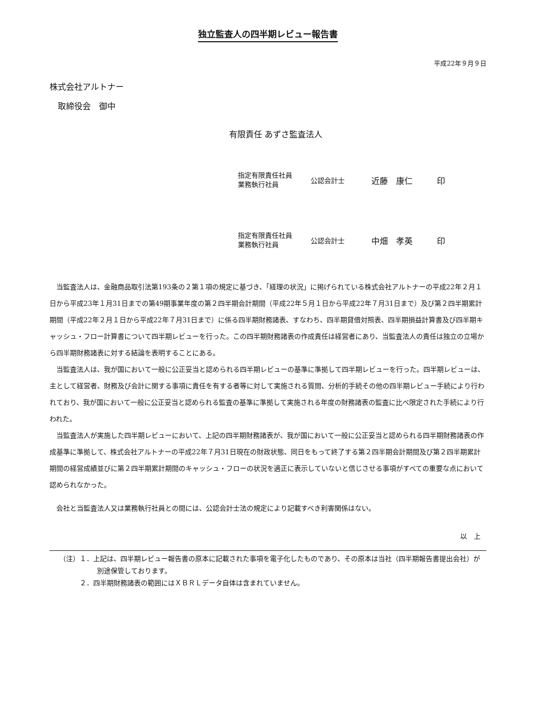独立監査人の四半期レビュー報告書
平成22年９月９日
株式会社アルトナー
　取締役会　御中
有限責任 あずさ監査法人
指定有限責任社員
業務執行社員
公認会計士
近藤　康仁 印
指定有限責任社員
業務執行社員
公認会計士
中畑　孝英 印
当監査法人は、金融商品取引法第193条の２第１項の規定に基づき、「経理の状況」に掲げられている株式会社アルトナーの平成22年２月１日から平成23年１月31日までの第49期事業年度の第２四半期会計期間（平成22年５月１日から平成22年７月31日まで）及び第２四半期累計期間（平成22年２月１日から平成22年７月31日まで）に係る四半期財務諸表、すなわち、四半期貸借対照表、四半期損益計算書及び四半期キャッシュ・フロー計算書について四半期レビューを行った。この四半期財務諸表の作成責任は経営者にあり、当監査法人の責任は独立の立場から四半期財務諸表に対する結論を表明することにある。
当監査法人は、我が国において一般に公正妥当と認められる四半期レビューの基準に準拠して四半期レビューを行った。四半期レビューは、主として経営者、財務及び会計に関する事項に責任を有する者等に対して実施される質問、分析的手続その他の四半期レビュー手続により行われており、我が国において一般に公正妥当と認められる監査の基準に準拠して実施される年度の財務諸表の監査に比べ限定された手続により行われた。
当監査法人が実施した四半期レビューにおいて、上記の四半期財務諸表が、我が国において一般に公正妥当と認められる四半期財務諸表の作成基準に準拠して、株式会社アルトナーの平成22年７月31日現在の財政状態、同日をもって終了する第２四半期会計期間及び第２四半期累計期間の経営成績並びに第２四半期累計期間のキャッシュ・フローの状況を適正に表示していないと信じさせる事項がすべての重要な点において認められなかった。
会社と当監査法人又は業務執行社員との間には、公認会計士法の規定により記載すべき利害関係はない。
以　上
（注）１．上記は、四半期レビュー報告書の原本に記載された事項を電子化したものであり、その原本は当社（四半期報告書提出会社）が別途保管しております。
　　　２．四半期財務諸表の範囲にはＸＢＲＬデータ自体は含まれていません。